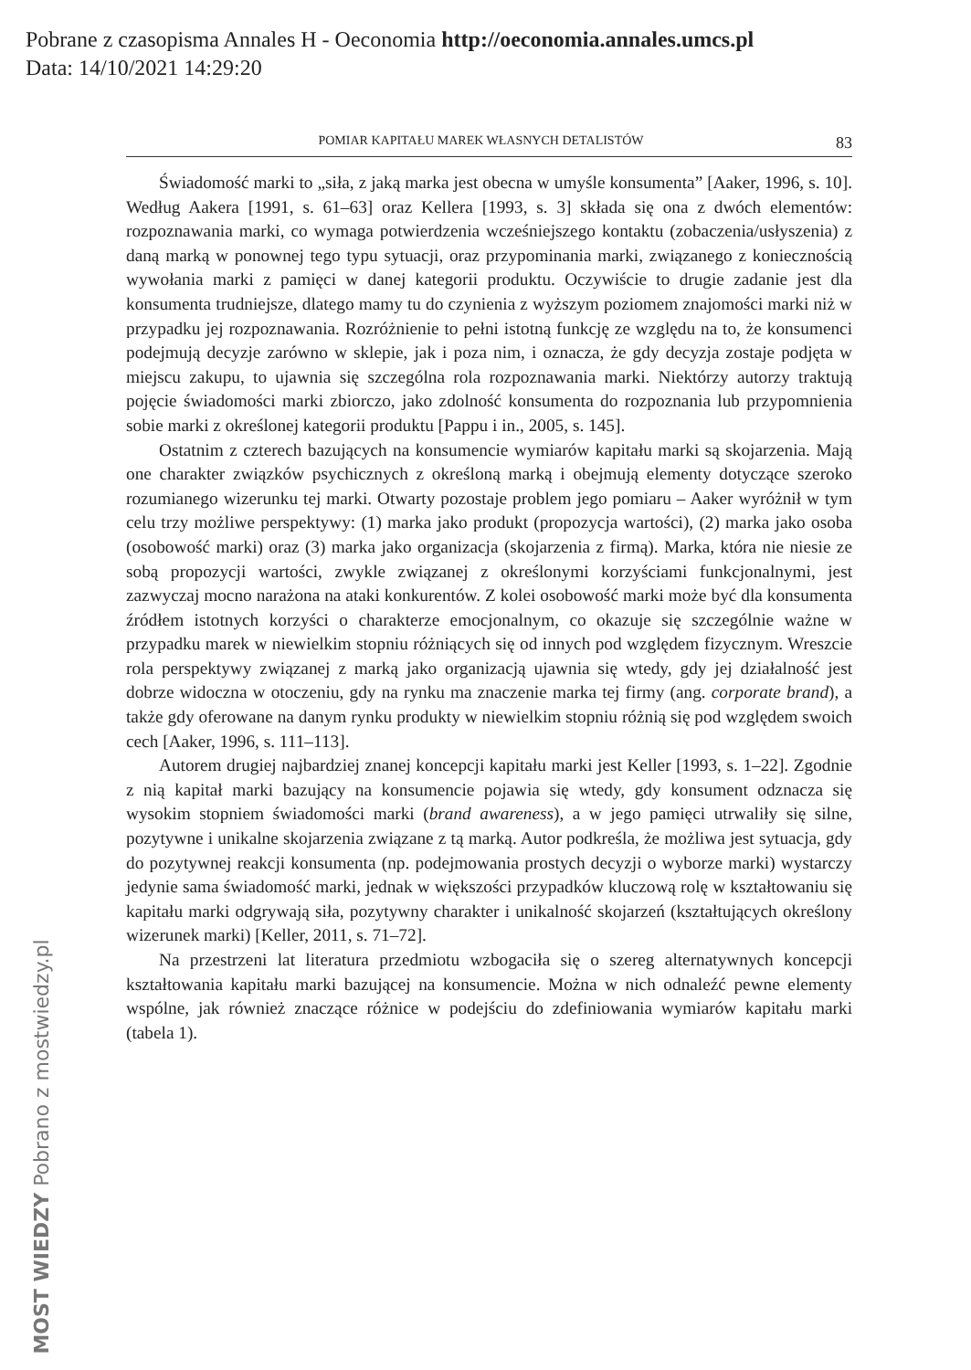Pobrane z czasopisma Annales H - Oeconomia http://oeconomia.annales.umcs.pl
Data: 14/10/2021 14:29:20
POMIAR KAPITAŁU MAREK WŁASNYCH DETALISTÓW 83
Świadomość marki to „siła, z jaką marka jest obecna w umyśle konsumenta” [Aaker, 1996, s. 10]. Według Aakera [1991, s. 61–63] oraz Kellera [1993, s. 3] składa się ona z dwóch elementów: rozpoznawania marki, co wymaga potwierdzenia wcześniejszego kontaktu (zobaczenia/usłyszenia) z daną marką w ponownej tego typu sytuacji, oraz przypominania marki, związanego z koniecznością wywołania marki z pamięci w danej kategorii produktu. Oczywiście to drugie zadanie jest dla konsumenta trudniejsze, dlatego mamy tu do czynienia z wyższym poziomem znajomości marki niż w przypadku jej rozpoznawania. Rozróżnienie to pełni istotną funkcję ze względu na to, że konsumenci podejmują decyzje zarówno w sklepie, jak i poza nim, i oznacza, że gdy decyzja zostaje podjęta w miejscu zakupu, to ujawnia się szczególna rola rozpoznawania marki. Niektórzy autorzy traktują pojęcie świadomości marki zbiorczo, jako zdolność konsumenta do rozpoznania lub przypomnienia sobie marki z określonej kategorii produktu [Pappu i in., 2005, s. 145].
Ostatnim z czterech bazujących na konsumencie wymiarów kapitału marki są skojarzenia. Mają one charakter związków psychicznych z określoną marką i obejmują elementy dotyczące szeroko rozumianego wizerunku tej marki. Otwarty pozostaje problem jego pomiaru – Aaker wyróżnił w tym celu trzy możliwe perspektywy: (1) marka jako produkt (propozycja wartości), (2) marka jako osoba (osobowość marki) oraz (3) marka jako organizacja (skojarzenia z firmą). Marka, która nie niesie ze sobą propozycji wartości, zwykle związanej z określonymi korzyściami funkcjonalnymi, jest zazwyczaj mocno narażona na ataki konkurentów. Z kolei osobowość marki może być dla konsumenta źródłem istotnych korzyści o charakterze emocjonalnym, co okazuje się szczególnie ważne w przypadku marek w niewielkim stopniu różniących się od innych pod względem fizycznym. Wreszcie rola perspektywy związanej z marką jako organizacją ujawnia się wtedy, gdy jej działalność jest dobrze widoczna w otoczeniu, gdy na rynku ma znaczenie marka tej firmy (ang. corporate brand), a także gdy oferowane na danym rynku produkty w niewielkim stopniu różnią się pod względem swoich cech [Aaker, 1996, s. 111–113].
Autorem drugiej najbardziej znanej koncepcji kapitału marki jest Keller [1993, s. 1–22]. Zgodnie z nią kapitał marki bazujący na konsumencie pojawia się wtedy, gdy konsument odznacza się wysokim stopniem świadomości marki (brand awareness), a w jego pamięci utrwaliły się silne, pozytywne i unikalne skojarzenia związane z tą marką. Autor podkreśla, że możliwa jest sytuacja, gdy do pozytywnej reakcji konsumenta (np. podejmowania prostych decyzji o wyborze marki) wystarczy jedynie sama świadomość marki, jednak w większości przypadków kluczową rolę w kształtowaniu się kapitału marki odgrywają siła, pozytywny charakter i unikalność skojarzeń (kształtujących określony wizerunek marki) [Keller, 2011, s. 71–72].
Na przestrzeni lat literatura przedmiotu wzbogaciła się o szereg alternatywnych koncepcji kształtowania kapitału marki bazującej na konsumencie. Można w nich odnaleźć pewne elementy wspólne, jak również znaczące różnice w podejściu do zdefiniowania wymiarów kapitału marki (tabela 1).
MOST WIEDZY Pobrano z mostwiedzy.pl